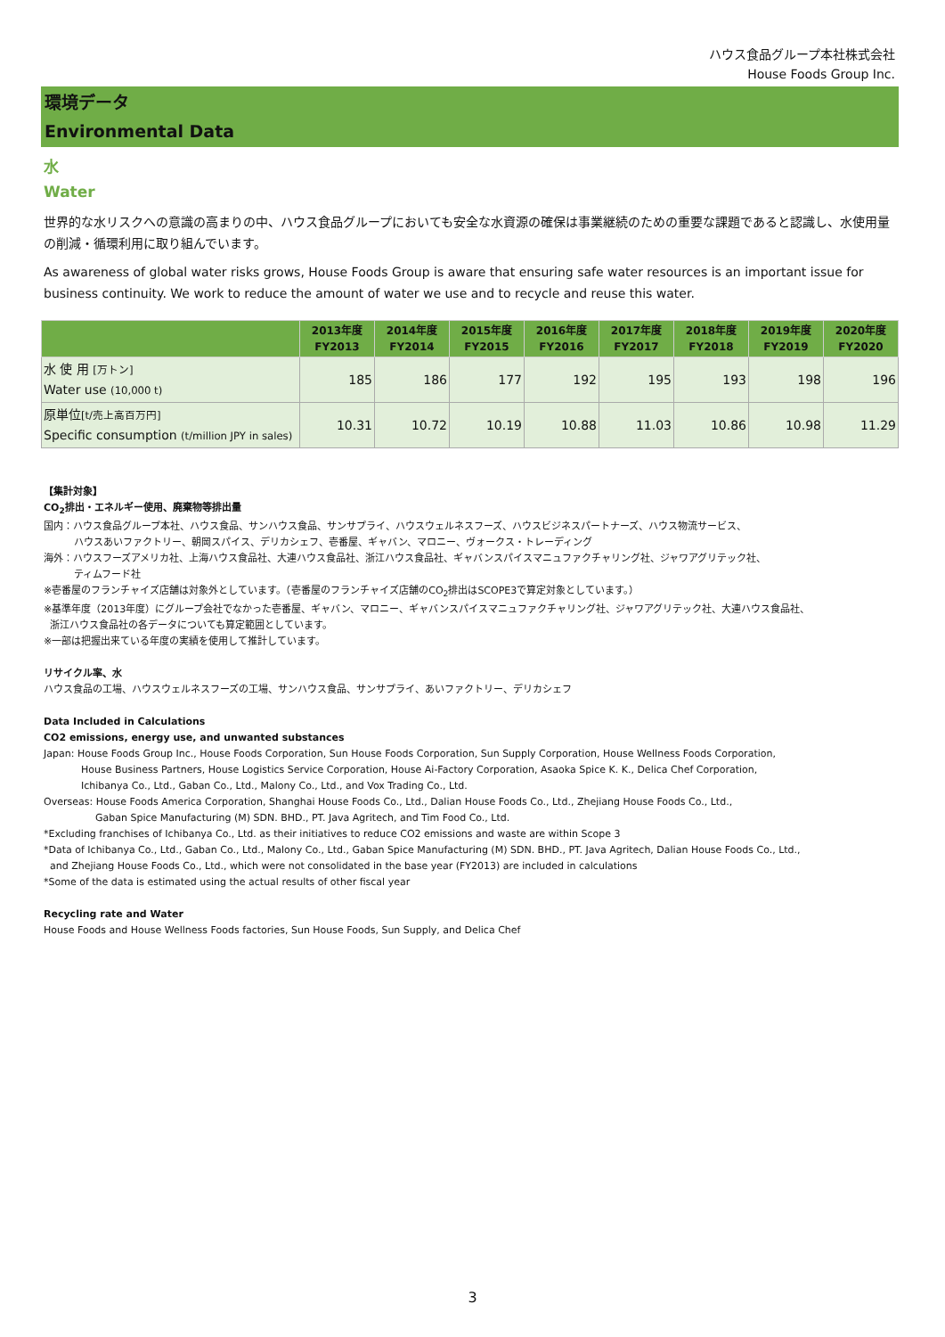ハウス食品グループ本社株式会社
House Foods Group Inc.
環境データ
Environmental Data
水
Water
世界的な水リスクへの意識の高まりの中、ハウス食品グループにおいても安全な水資源の確保は事業継続のための重要な課題であると認識し、水使用量の削減・循環利用に取り組んでいます。
As awareness of global water risks grows, House Foods Group is aware that ensuring safe water resources is an important issue for business continuity. We work to reduce the amount of water we use and to recycle and reuse this water.
| | 2013年度 FY2013 | 2014年度 FY2014 | 2015年度 FY2015 | 2016年度 FY2016 | 2017年度 FY2017 | 2018年度 FY2018 | 2019年度 FY2019 | 2020年度 FY2020 |
| --- | --- | --- | --- | --- | --- | --- | --- | --- |
| 水 使 用 [万トン] Water use (10,000 t) | 185 | 186 | 177 | 192 | 195 | 193 | 198 | 196 |
| 原単位 [t/売上高百万円] Specific consumption (t/million JPY in sales) | 10.31 | 10.72 | 10.19 | 10.88 | 11.03 | 10.86 | 10.98 | 11.29 |
【集計対象】
CO<sub>2</sub>排出・エネルギー使用、廃棄物等排出量
国内：ハウス食品グループ本社、ハウス食品、サンハウス食品、サンサプライ、ハウスウェルネスフーズ、ハウスビジネスパートナーズ、ハウス物流サービス、
ハウスあいファクトリー、朝岡スパイス、デリカシェフ、壱番屋、ギャバン、マロニー、ヴォークス・トレーディング
海外：ハウスフーズアメリカ社、上海ハウス食品社、大連ハウス食品社、浙江ハウス食品社、ギャバンスパイスマニュファクチャリング社、ジャワアグリテック社、
ティムフード社
※壱番屋のフランチャイズ店舗は対象外としています。（壱番屋のフランチャイズ店舗のCO<sub>2</sub>排出はSCOPE3で算定対象としています。）
※基準年度（2013年度）にグループ会社でなかった壱番屋、ギャバン、マロニー、ギャバンスパイスマニュファクチャリング社、ジャワアグリテック社、大連ハウス食品社、
浙江ハウス食品社の各データについても算定範囲としています。
※一部は把握出来ている年度の実績を使用して推計しています。
リサイクル率、水
ハウス食品の工場、ハウスウェルネスフーズの工場、サンハウス食品、サンサプライ、あいファクトリー、デリカシェフ
Data Included in Calculations
CO2 emissions, energy use, and unwanted substances
Japan: House Foods Group Inc., House Foods Corporation, Sun House Foods Corporation, Sun Supply Corporation, House Wellness Foods Corporation,
House Business Partners, House Logistics Service Corporation, House Ai-Factory Corporation, Asaoka Spice K. K., Delica Chef Corporation,
Ichibanya Co., Ltd., Gaban Co., Ltd., Malony Co., Ltd., and Vox Trading Co., Ltd.
Overseas: House Foods America Corporation, Shanghai House Foods Co., Ltd., Dalian House Foods Co., Ltd., Zhejiang House Foods Co., Ltd.,
Gaban Spice Manufacturing (M) SDN. BHD., PT. Java Agritech, and Tim Food Co., Ltd.
*Excluding franchises of Ichibanya Co., Ltd. as their initiatives to reduce CO2 emissions and waste are within Scope 3
*Data of Ichibanya Co., Ltd., Gaban Co., Ltd., Malony Co., Ltd., Gaban Spice Manufacturing (M) SDN. BHD., PT. Java Agritech, Dalian House Foods Co., Ltd.,
and Zhejiang House Foods Co., Ltd., which were not consolidated in the base year (FY2013) are included in calculations
*Some of the data is estimated using the actual results of other fiscal year
Recycling rate and Water
House Foods and House Wellness Foods factories, Sun House Foods, Sun Supply, and Delica Chef
3